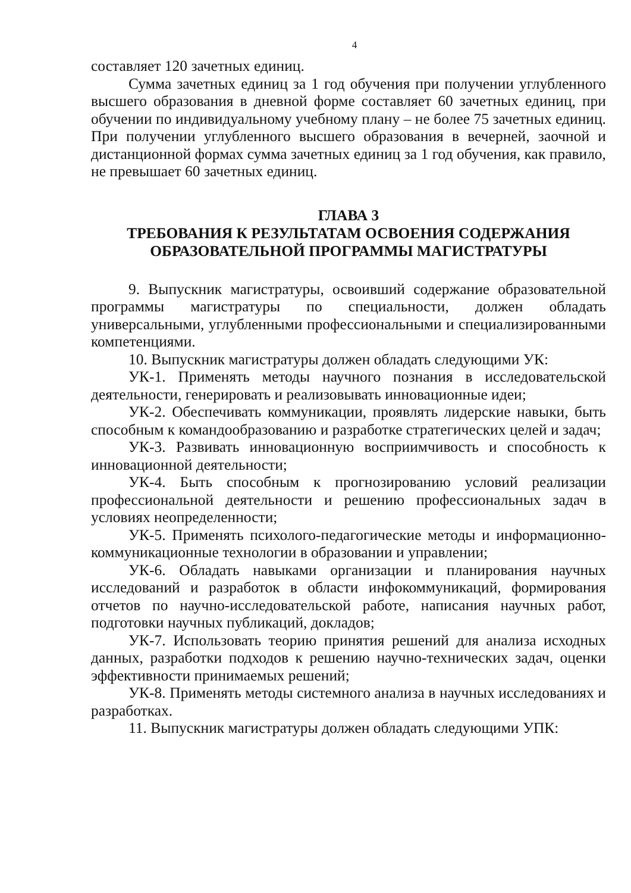4
составляет 120 зачетных единиц.
Сумма зачетных единиц за 1 год обучения при получении углубленного высшего образования в дневной форме составляет 60 зачетных единиц, при обучении по индивидуальному учебному плану – не более 75 зачетных единиц. При получении углубленного высшего образования в вечерней, заочной и дистанционной формах сумма зачетных единиц за 1 год обучения, как правило, не превышает 60 зачетных единиц.
ГЛАВА 3
ТРЕБОВАНИЯ К РЕЗУЛЬТАТАМ ОСВОЕНИЯ СОДЕРЖАНИЯ ОБРАЗОВАТЕЛЬНОЙ ПРОГРАММЫ МАГИСТРАТУРЫ
9. Выпускник магистратуры, освоивший содержание образовательной программы магистратуры по специальности, должен обладать универсальными, углубленными профессиональными и специализированными компетенциями.
10. Выпускник магистратуры должен обладать следующими УК:
УК-1. Применять методы научного познания в исследовательской деятельности, генерировать и реализовывать инновационные идеи;
УК-2. Обеспечивать коммуникации, проявлять лидерские навыки, быть способным к командообразованию и разработке стратегических целей и задач;
УК-3. Развивать инновационную восприимчивость и способность к инновационной деятельности;
УК-4. Быть способным к прогнозированию условий реализации профессиональной деятельности и решению профессиональных задач в условиях неопределенности;
УК-5. Применять психолого-педагогические методы и информационно-коммуникационные технологии в образовании и управлении;
УК-6. Обладать навыками организации и планирования научных исследований и разработок в области инфокоммуникаций, формирования отчетов по научно-исследовательской работе, написания научных работ, подготовки научных публикаций, докладов;
УК-7. Использовать теорию принятия решений для анализа исходных данных, разработки подходов к решению научно-технических задач, оценки эффективности принимаемых решений;
УК-8. Применять методы системного анализа в научных исследованиях и разработках.
11. Выпускник магистратуры должен обладать следующими УПК: